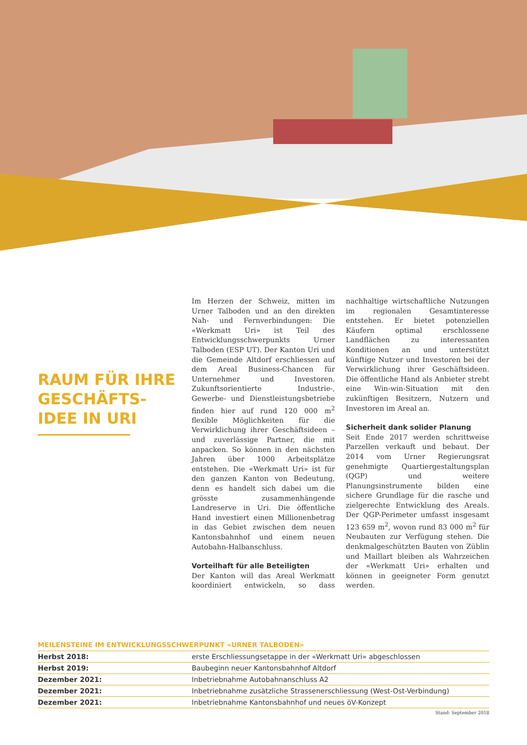RAUM FÜR IHRE GESCHÄFTS-
IDEE IN URI
Im Herzen der Schweiz, mitten im Urner Talboden und an den direkten Nah- und Fernverbindungen: Die «Werkmatt Uri» ist Teil des Entwicklungsschwerpunkts Urner Talboden (ESP UT). Der Kanton Uri und die Gemeinde Altdorf erschliessen auf dem Areal Business-Chancen für Unternehmer und Investoren. Zukunftsorientierte Industrie-, Gewerbe- und Dienstleistungsbetriebe finden hier auf rund 120 000 m<sup>2</sup> flexible Möglichkeiten für die Verwirklichung ihrer Geschäftsideen – und zuverlässige Partner, die mit anpacken. So können in den nächsten Jahren über 1000 Arbeitsplätze entstehen. Die «Werkmatt Uri» ist für den ganzen Kanton von Bedeutung, denn es handelt sich dabei um die grösste zusammenhängende Landreserve in Uri. Die öffentliche Hand investiert einen Millionenbetrag in das Gebiet zwischen dem neuen Kantonsbahnhof und einem neuen Autobahn-Halbanschluss.
Vorteilhaft für alle Beteiligten
Der Kanton will das Areal Werkmatt koordiniert entwickeln, so dass nachhaltige wirtschaftliche Nutzungen im regionalen Gesamtinteresse entstehen. Er bietet potenziellen Käufern optimal erschlossene Landflächen zu interessanten Konditionen an und unterstützt künftige Nutzer und Investoren bei der Verwirklichung ihrer Geschäftsideen. Die öffentliche Hand als Anbieter strebt eine Win-win-Situation mit den zukünftigen Besitzern, Nutzern und Investoren im Areal an.
Sicherheit dank solider Planung
Seit Ende 2017 werden schrittweise Parzellen verkauft und bebaut. Der 2014 vom Urner Regierungsrat genehmigte Quartiergestaltungsplan (QGP) und weitere Planungsinstrumente bilden eine sichere Grundlage für die rasche und zielgerechte Entwicklung des Areals. Der QGP-Perimeter umfasst insgesamt 123 659 m<sup>2</sup>, wovon rund 83 000 m<sup>2</sup> für Neubauten zur Verfügung stehen. Die denkmalgeschützten Bauten von Züblin und Maillart bleiben als Wahrzeichen der «Werkmatt Uri» erhalten und können in geeigneter Form genutzt werden.
MEILENSTEINE IM ENTWICKLUNGSSCHWERPUNKT «URNER TALBODEN»
| Herbst 2018: | erste Erschliessungsetappe in der «Werkmatt Uri» abgeschlossen |
| Herbst 2019: | Baubeginn neuer Kantonsbahnhof Altdorf |
| Dezember 2021: | Inbetriebnahme Autobahnanschluss A2 |
| Dezember 2021: | Inbetriebnahme zusätzliche Strassenerschliessung (West-Ost-Verbindung) |
| Dezember 2021: | Inbetriebnahme Kantonsbahnhof und neues öV-Konzept |
Stand: September 2018